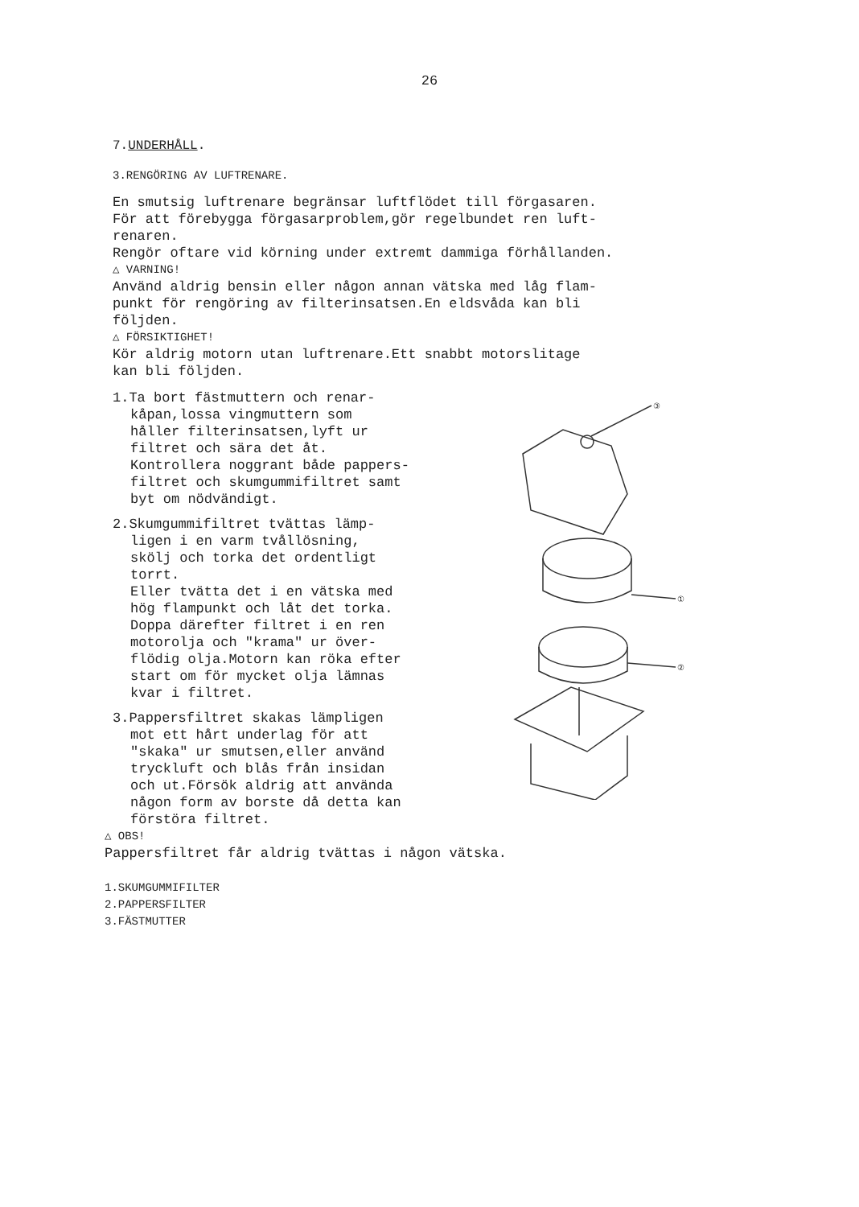26
7.UNDERHÅLL.
3.RENGÖRING AV LUFTRENARE.
En smutsig luftrenare begränsar luftflödet till förgasaren.
För att förebygga förgasarproblem,gör regelbundet ren luft-
renaren.
Rengör oftare vid körning under extremt dammiga förhållanden.
△ VARNING!
Använd aldrig bensin eller någon annan vätska med låg flam-
punkt för rengöring av filterinsatsen.En eldsvåda kan bli
följden.
△ FÖRSIKTIGHET!
Kör aldrig motorn utan luftrenare.Ett snabbt motorslitage
kan bli följden.
1.Ta bort fästmuttern och renar-
kåpan,lossa vingmuttern som
håller filterinsatsen,lyft ur
filtret och sära det åt.
Kontrollera noggrant både pappers-
filtret och skumgummifiltret samt
byt om nödvändigt.
2.Skumgummifiltret tvättas lämp-
ligen i en varm tvållösning,
skölj och torka det ordentligt
torrt.
Eller tvätta det i en vätska med
hög flampunkt och låt det torka.
Doppa därefter filtret i en ren
motorolja och "krama" ur över-
flödig olja.Motorn kan röka efter
start om för mycket olja lämnas
kvar i filtret.
3.Pappersfiltret skakas lämpligen
mot ett hårt underlag för att
"skaka" ur smutsen,eller använd
tryckluft och blås från insidan
och ut.Försök aldrig att använda
någon form av borste då detta kan
förstöra filtret.
③
①
②
△ OBS!
Pappersfiltret får aldrig tvättas i någon vätska.
1.SKUMGUMMIFILTER
2.PAPPERSFILTER
3.FÄSTMUTTER